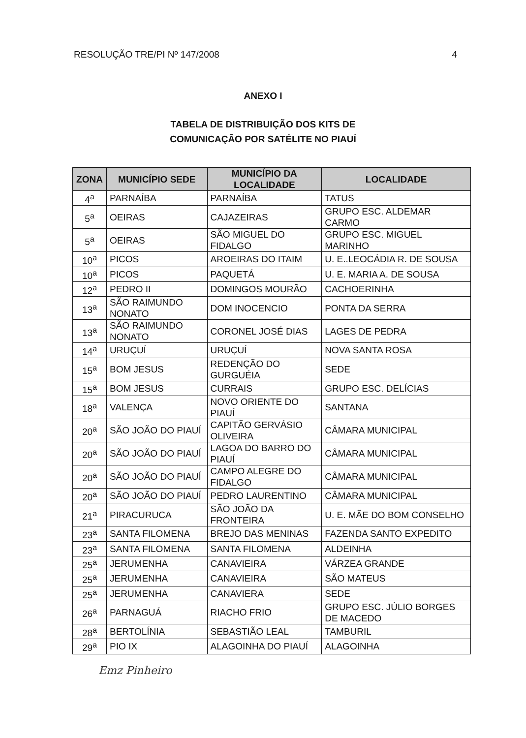RESOLUÇÃO TRE/PI Nº 147/2008 4
ANEXO I
TABELA DE DISTRIBUIÇÃO DOS KITS DE
COMUNICAÇÃO POR SATÉLITE NO PIAUÍ
| ZONA | MUNICÍPIO SEDE | MUNICÍPIO DA LOCALIDADE | LOCALIDADE |
| --- | --- | --- | --- |
| 4<sup>a</sup> | PARNAÍBA | PARNAÍBA | TATUS |
| 5<sup>a</sup> | OEIRAS | CAJAZEIRAS | GRUPO ESC. ALDEMAR CARMO |
| 5<sup>a</sup> | OEIRAS | SÃO MIGUEL DO FIDALGO | GRUPO ESC. MIGUEL MARINHO |
| 10<sup>a</sup> | PICOS | AROEIRAS DO ITAIM | U. E..LEOCÁDIA R. DE SOUSA |
| 10<sup>a</sup> | PICOS | PAQUETÁ | U. E. MARIA A. DE SOUSA |
| 12<sup>a</sup> | PEDRO II | DOMINGOS MOURÃO | CACHOERINHA |
| 13<sup>a</sup> | SÃO RAIMUNDO NONATO | DOM INOCENCIO | PONTA DA SERRA |
| 13<sup>a</sup> | SÃO RAIMUNDO NONATO | CORONEL JOSÉ DIAS | LAGES DE PEDRA |
| 14<sup>a</sup> | URUÇUÍ | URUÇUÍ | NOVA SANTA ROSA |
| 15<sup>a</sup> | BOM JESUS | REDENÇÃO DO GURGUÉIA | SEDE |
| 15<sup>a</sup> | BOM JESUS | CURRAIS | GRUPO ESC. DELÍCIAS |
| 18<sup>a</sup> | VALENÇA | NOVO ORIENTE DO PIAUÍ | SANTANA |
| 20<sup>a</sup> | SÃO JOÃO DO PIAUÍ | CAPITÃO GERVÁSIO OLIVEIRA | CÂMARA MUNICIPAL |
| 20<sup>a</sup> | SÃO JOÃO DO PIAUÍ | LAGOA DO BARRO DO PIAUÍ | CÂMARA MUNICIPAL |
| 20<sup>a</sup> | SÃO JOÃO DO PIAUÍ | CAMPO ALEGRE DO FIDALGO | CÂMARA MUNICIPAL |
| 20<sup>a</sup> | SÃO JOÃO DO PIAUÍ | PEDRO LAURENTINO | CÂMARA MUNICIPAL |
| 21<sup>a</sup> | PIRACURUCA | SÃO JOÃO DA FRONTEIRA | U. E. MÃE DO BOM CONSELHO |
| 23<sup>a</sup> | SANTA FILOMENA | BREJO DAS MENINAS | FAZENDA SANTO EXPEDITO |
| 23<sup>a</sup> | SANTA FILOMENA | SANTA FILOMENA | ALDEINHA |
| 25<sup>a</sup> | JERUMENHA | CANAVIEIRA | VÁRZEA GRANDE |
| 25<sup>a</sup> | JERUMENHA | CANAVIEIRA | SÃO MATEUS |
| 25<sup>a</sup> | JERUMENHA | CANAVIERA | SEDE |
| 26<sup>a</sup> | PARNAGUÁ | RIACHO FRIO | GRUPO ESC. JÚLIO BORGES DE MACEDO |
| 28<sup>a</sup> | BERTOLÍNIA | SEBASTIÃO LEAL | TAMBURIL |
| 29<sup>a</sup> | PIO IX | ALAGOINHA DO PIAUÍ | ALAGOINHA |
Emz Pinheiro